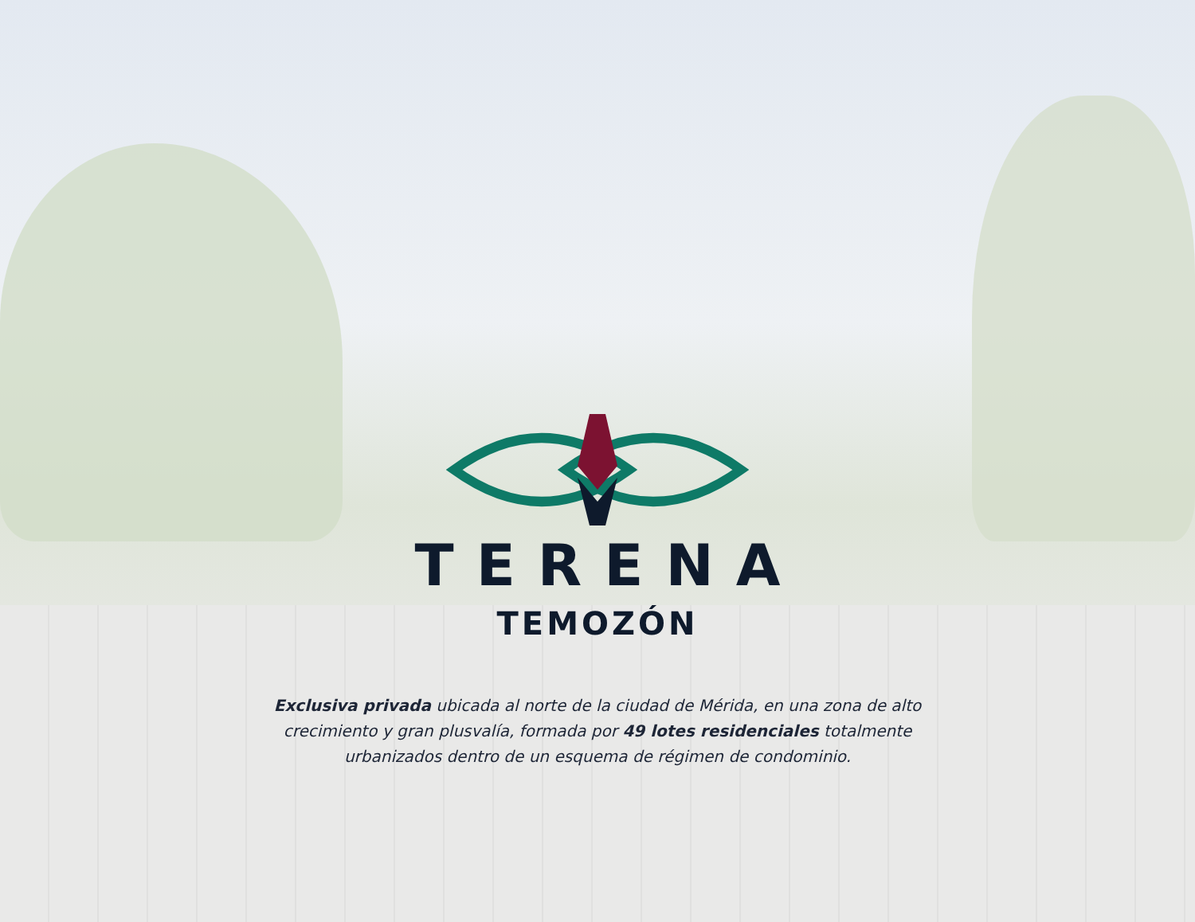TERENA
TEMOZÓN
Exclusiva privada ubicada al norte de la ciudad de Mérida, en una zona de alto crecimiento y gran plusvalía, formada por 49 lotes residenciales totalmente urbanizados dentro de un esquema de régimen de condominio.